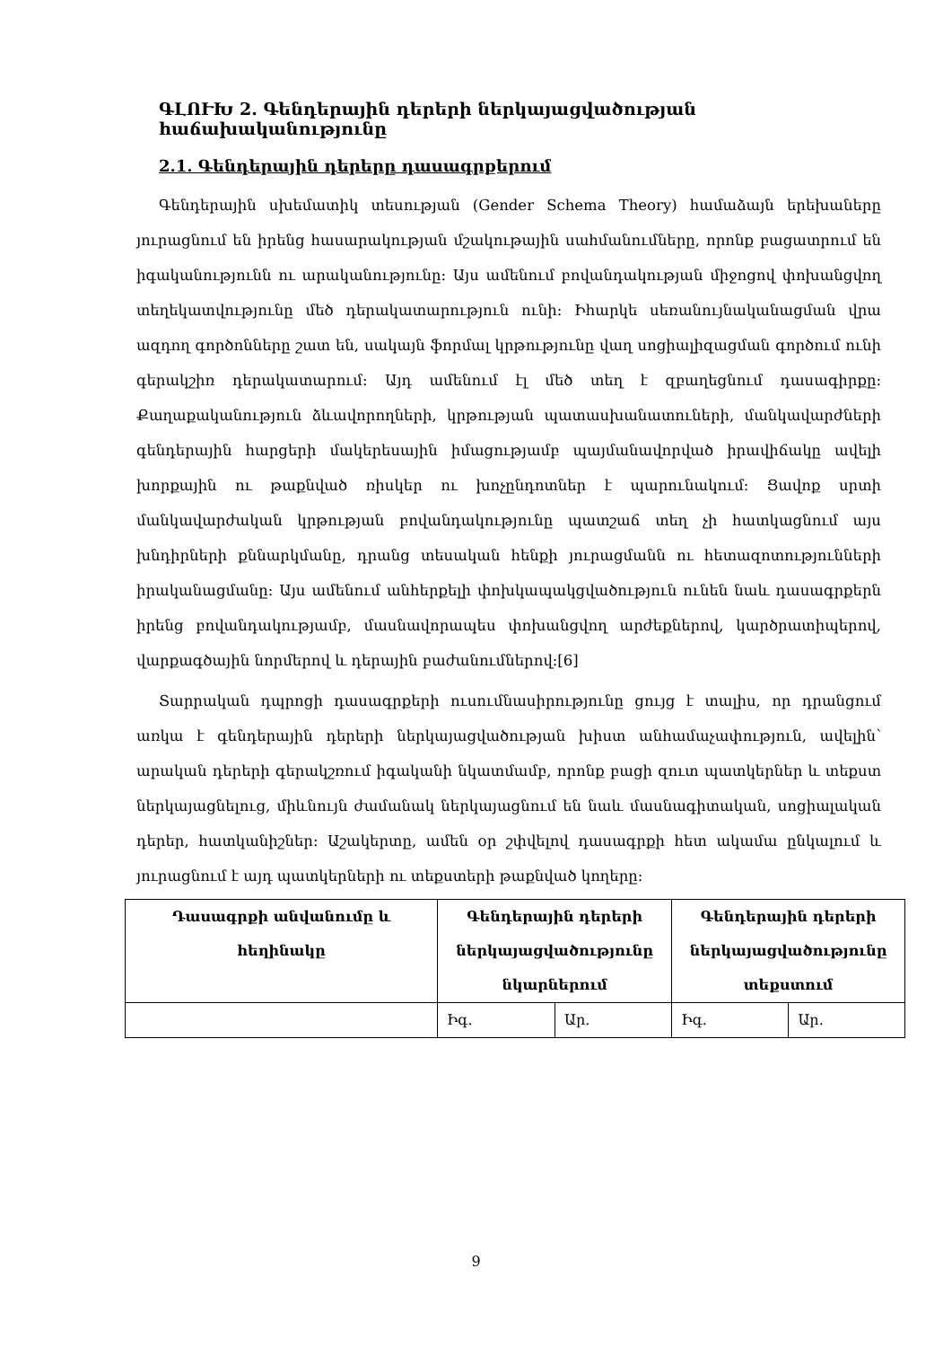ԳԼՈՒԽ 2. Գենդերային դերերի ներկայացվածության հաճախականությունը
2.1. Գենդերային դերերը դասագրքերում
Գենդերային սխեմատիկ տեսության (Gender Schema Theory) համաձայն երեխաները յուրացնում են իրենց հասարակության մշակութային սահմանումները, որոնք բացատրում են իգականությունն ու արականությունը: Այս ամենում բովանդակության միջոցով փոխանցվող տեղեկատվությունը մեծ դերակատարություն ունի: Իհարկե սեռանույնականացման վրա ազդող գործոնները շատ են, սակայն ֆորմալ կրթությունը վաղ սոցիալիզացման գործում ունի գերակշիռ դերակատարում: Այդ ամենում էլ մեծ տեղ է զբաղեցնում դասագիրքը: Քաղաքականություն ձևավորողների, կրթության պատասխանատուների, մանկավարժների գենդերային հարցերի մակերեսային իմացությամբ պայմանավորված իրավիճակը ավելի խորքային ու թաքնված ռիսկեր ու խոչընդոտներ է պարունակում: Ցավոք սրտի մանկավարժական կրթության բովանդակությունը պատշաճ տեղ չի հատկացնում այս խնդիրների քննարկմանը, դրանց տեսական հենքի յուրացմանն ու հետազոտությունների իրականացմանը: Այս ամենում անհերքելի փոխկապակցվածություն ունեն նաև դասագրքերն իրենց բովանդակությամբ, մասնավորապես փոխանցվող արժեքներով, կարծրատիպերով, վարքագծային նորմերով և դերային բաժանումներով:[6]
Տարրական դպրոցի դասագրքերի ուսումնասիրությունը ցույց է տալիս, որ դրանցում առկա է գենդերային դերերի ներկայացվածության խիստ անհամաչափություն, ավելին՝ արական դերերի գերակշռում իգականի նկատմամբ, որոնք բացի զուտ պատկերներ և տեքստ ներկայացնելուց, միևնույն ժամանակ ներկայացնում են նաև մասնագիտական, սոցիալական դերեր, հատկանիշներ: Աշակերտը, ամեն օր շփվելով դասագրքի հետ ակամա ընկալում և յուրացնում է այդ պատկերների ու տեքստերի թաքնված կողերը:
| Դասագրքի անվանումը և հեղինակը | Գենդերային դերերի ներկայացվածությունը նկարներում | | Գենդերային դերերի ներկայացվածությունը տեքստում | |
| --- | --- | --- | --- | --- |
| | Իգ. | Ար. | Իգ. | Ար. |
9